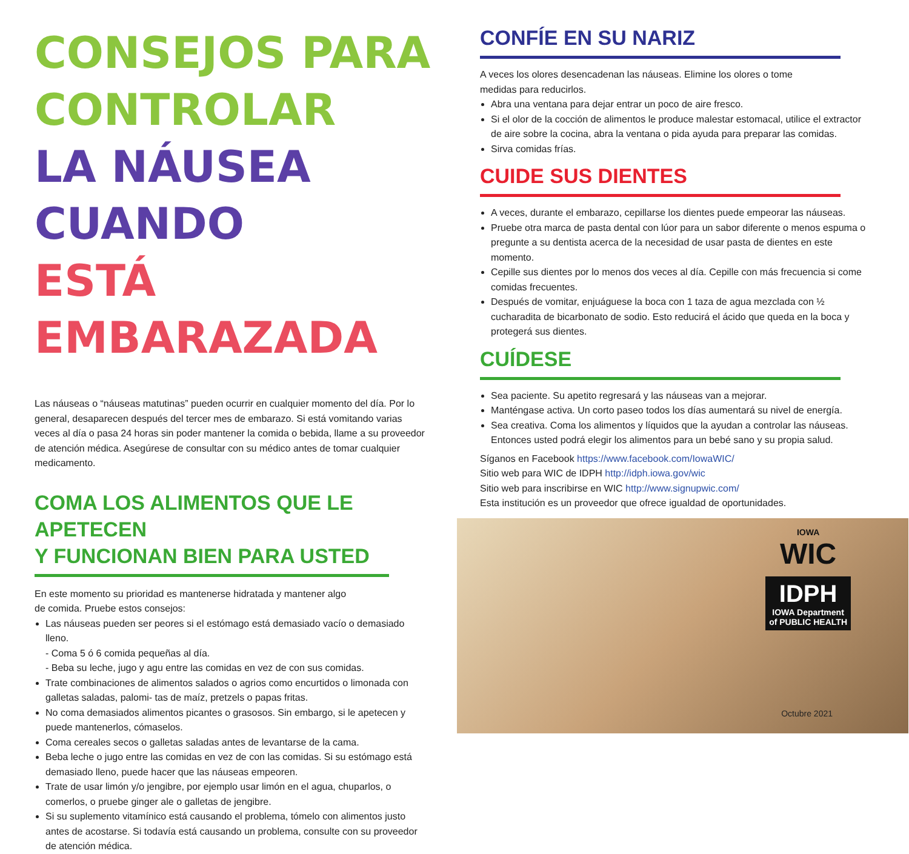CONSEJOS PARA
CONTROLAR
LA NÁUSEA CUANDO
ESTÁ EMBARAZADA
Las náuseas o “náuseas matutinas” pueden ocurrir en cualquier momento del día. Por lo general, desaparecen después del tercer mes de embarazo. Si está vomitando varias veces al día o pasa 24 horas sin poder mantener la comida o bebida, llame a su proveedor de atención médica. Asegúrese de consultar con su médico antes de tomar cualquier medicamento.
COMA LOS ALIMENTOS QUE LE APETECEN
Y FUNCIONAN BIEN PARA USTED
En este momento su prioridad es mantenerse hidratada y mantener algo de comida. Pruebe estos consejos:
Las náuseas pueden ser peores si el estómago está demasiado vacío o demasiado lleno.
- Coma 5 ó 6 comida pequeñas al día.
- Beba su leche, jugo y agu entre las comidas en vez de con sus comidas.
Trate combinaciones de alimentos salados o agrios como encurtidos o limonada con galletas saladas, palomi- tas de maíz, pretzels o papas fritas.
No coma demasiados alimentos picantes o grasosos. Sin embargo, si le apetecen y puede mantenerlos, cómaselos.
Coma cereales secos o galletas saladas antes de levantarse de la cama.
Beba leche o jugo entre las comidas en vez de con las comidas. Si su estómago está demasiado lleno, puede hacer que las náuseas empeoren.
Trate de usar limón y/o jengibre, por ejemplo usar limón en el agua, chuparlos, o comerlos, o pruebe ginger ale o galletas de jengibre.
Si su suplemento vitamínico está causando el problema, tómelo con alimentos justo antes de acostarse. Si todavía está causando un problema, consulte con su proveedor de atención médica.
CONFÍE EN SU NARIZ
A veces los olores desencadenan las náuseas. Elimine los olores o tome medidas para reducirlos.
Abra una ventana para dejar entrar un poco de aire fresco.
Si el olor de la cocción de alimentos le produce malestar estomacal, utilice el extractor de aire sobre la cocina, abra la ventana o pida ayuda para preparar las comidas.
Sirva comidas frías.
CUIDE SUS DIENTES
A veces, durante el embarazo, cepillarse los dientes puede empeorar las náuseas.
Pruebe otra marca de pasta dental con lúor para un sabor diferente o menos espuma o pregunte a su dentista acerca de la necesidad de usar pasta de dientes en este momento.
Cepille sus dientes por lo menos dos veces al día. Cepille con más frecuencia si come comidas frecuentes.
Después de vomitar, enjuáguese la boca con 1 taza de agua mezclada con ½ cucharadita de bicarbonato de sodio. Esto reducirá el ácido que queda en la boca y protegerá sus dientes.
CUÍDESE
Sea paciente. Su apetito regresará y las náuseas van a mejorar.
Manténgase activa. Un corto paseo todos los días aumentará su nivel de energía.
Sea creativa. Coma los alimentos y líquidos que la ayudan a controlar las náuseas. Entonces usted podrá elegir los alimentos para un bebé sano y su propia salud.
Síganos en Facebook https://www.facebook.com/IowaWIC/
Sitio web para WIC de IDPH http://idph.iowa.gov/wic
Sitio web para inscribirse en WIC http://www.signupwic.com/
Esta institución es un proveedor que ofrece igualdad de oportunidades.
IOWA
WIC
IDPH
IOWA Department
of PUBLIC HEALTH
Octubre 2021